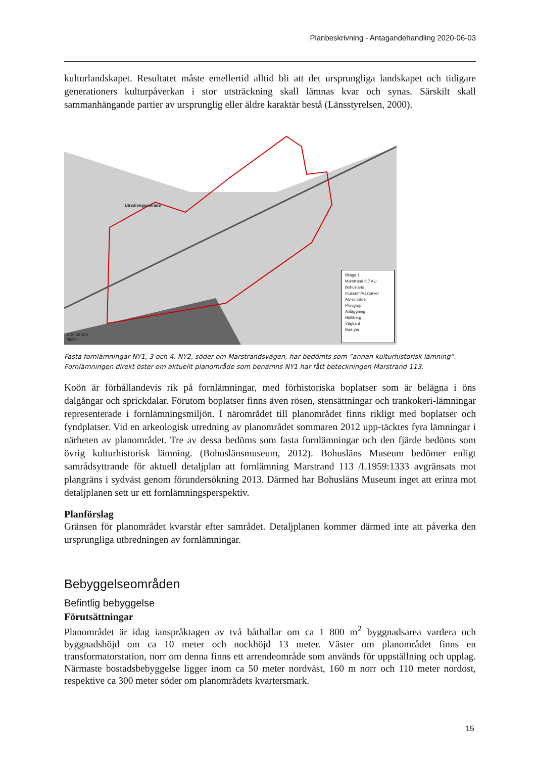Planbeskrivning - Antagandehandling 2020-06-03
kulturlandskapet. Resultatet måste emellertid alltid bli att det ursprungliga landskapet och tidigare generationers kulturpåverkan i stor utsträckning skall lämnas kvar och synas. Särskilt skall sammanhängande partier av ursprunglig eller äldre karaktär bestå (Länsstyrelsen, 2000).
Utredningsområde
0 25 50 100
Meter
Bilaga 1
Marstrand 6:7 AU
Bohusläns museum/Västarvet
AU-område
Provgrop
Anläggning
Häll/berg
Vägkant
Raä yta
Fasta fornlämningar NY1, 3 och 4. NY2, söder om Marstrandsvägen, har bedömts som ”annan kulturhistorisk lämning”. Fornlämningen direkt öster om aktuellt planområde som benämns NY1 har fått beteckningen Marstrand 113.
Koön är förhållandevis rik på fornlämningar, med förhistoriska boplatser som är belägna i öns dalgångar och sprickdalar. Förutom boplatser finns även rösen, stensättningar och trankokeri-lämningar representerade i fornlämningsmiljön. I närområdet till planområdet finns rikligt med boplatser och fyndplatser. Vid en arkeologisk utredning av planområdet sommaren 2012 upp-täcktes fyra lämningar i närheten av planområdet. Tre av dessa bedöms som fasta fornlämningar och den fjärde bedöms som övrig kulturhistorisk lämning. (Bohuslänsmuseum, 2012). Bohusläns Museum bedömer enligt samrådsyttrande för aktuell detaljplan att fornlämning Marstrand 113 /L1959:1333 avgränsats mot plangräns i sydväst genom förundersökning 2013. Därmed har Bohusläns Museum inget att erinra mot detaljplanen sett ur ett fornlämningsperspektiv.
Planförslag
Gränsen för planområdet kvarstår efter samrådet. Detaljplanen kommer därmed inte att påverka den ursprungliga utbredningen av fornlämningar.
Bebyggelseområden
Befintlig bebyggelse
Förutsättningar
Planområdet är idag ianspråktagen av två båthallar om ca 1 800 m<sup>2</sup> byggnadsarea vardera och byggnadshöjd om ca 10 meter och nockhöjd 13 meter. Väster om planområdet finns en transformatorstation, norr om denna finns ett arrendeområde som används för uppställning och upplag. Närmaste bostadsbebyggelse ligger inom ca 50 meter nordväst, 160 m norr och 110 meter nordost, respektive ca 300 meter söder om planområdets kvartersmark.
15